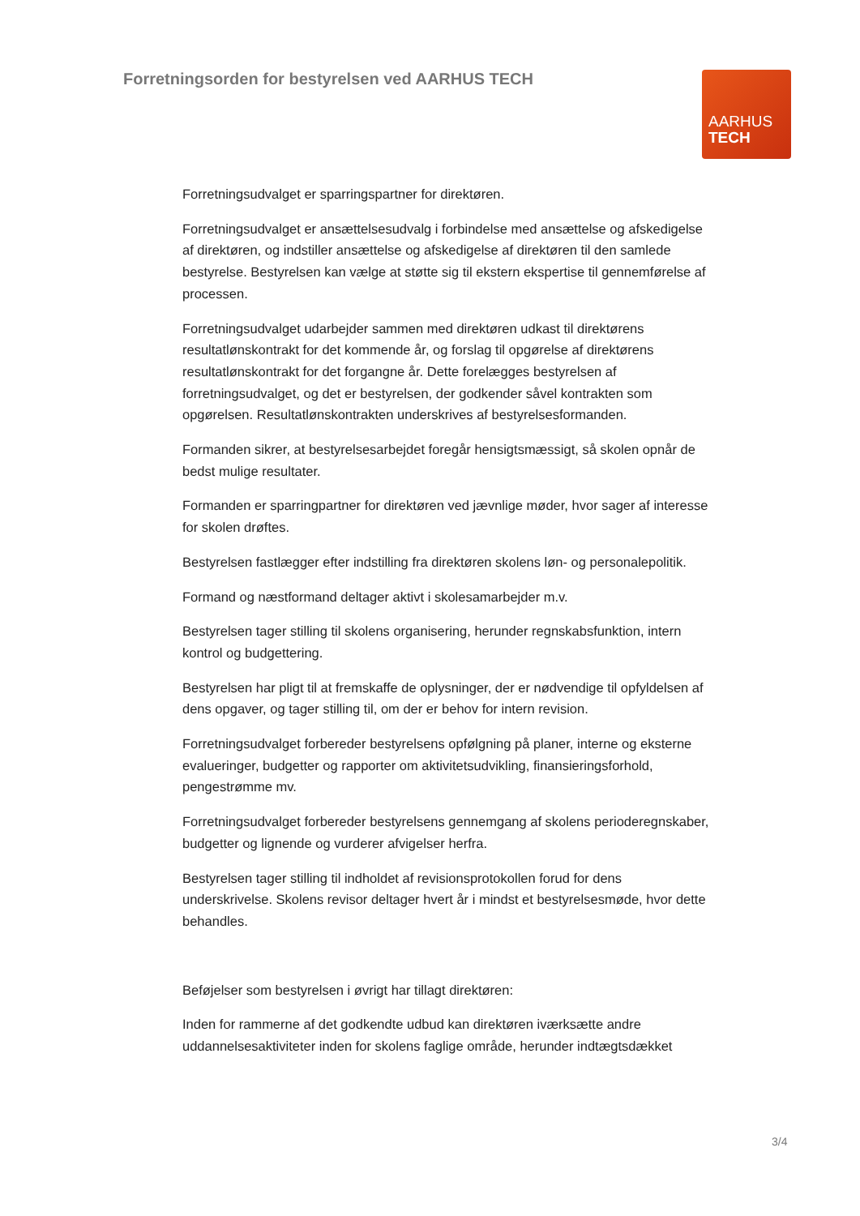Forretningsorden for bestyrelsen ved AARHUS TECH
AARHUS
TECH
Forretningsudvalget er sparringspartner for direktøren.
Forretningsudvalget er ansættelsesudvalg i forbindelse med ansættelse og afskedigelse af direktøren, og indstiller ansættelse og afskedigelse af direktøren til den samlede bestyrelse. Bestyrelsen kan vælge at støtte sig til ekstern ekspertise til gennemførelse af processen.
Forretningsudvalget udarbejder sammen med direktøren udkast til direktørens resultatlønskontrakt for det kommende år, og forslag til opgørelse af direktørens resultatlønskontrakt for det forgangne år. Dette forelægges bestyrelsen af forretningsudvalget, og det er bestyrelsen, der godkender såvel kontrakten som opgørelsen. Resultatlønskontrakten underskrives af bestyrelsesformanden.
Formanden sikrer, at bestyrelsesarbejdet foregår hensigtsmæssigt, så skolen opnår de bedst mulige resultater.
Formanden er sparringpartner for direktøren ved jævnlige møder, hvor sager af interesse for skolen drøftes.
Bestyrelsen fastlægger efter indstilling fra direktøren skolens løn- og personalepolitik.
Formand og næstformand deltager aktivt i skolesamarbejder m.v.
Bestyrelsen tager stilling til skolens organisering, herunder regnskabsfunktion, intern kontrol og budgettering.
Bestyrelsen har pligt til at fremskaffe de oplysninger, der er nødvendige til opfyldelsen af dens opgaver, og tager stilling til, om der er behov for intern revision.
Forretningsudvalget forbereder bestyrelsens opfølgning på planer, interne og eksterne evalueringer, budgetter og rapporter om aktivitetsudvikling, finansieringsforhold, pengestrømme mv.
Forretningsudvalget forbereder bestyrelsens gennemgang af skolens perioderegnskaber, budgetter og lignende og vurderer afvigelser herfra.
Bestyrelsen tager stilling til indholdet af revisionsprotokollen forud for dens underskrivelse. Skolens revisor deltager hvert år i mindst et bestyrelsesmøde, hvor dette behandles.
Beføjelser som bestyrelsen i øvrigt har tillagt direktøren:
Inden for rammerne af det godkendte udbud kan direktøren iværksætte andre uddannelsesaktiviteter inden for skolens faglige område, herunder indtægtsdækket
3/4